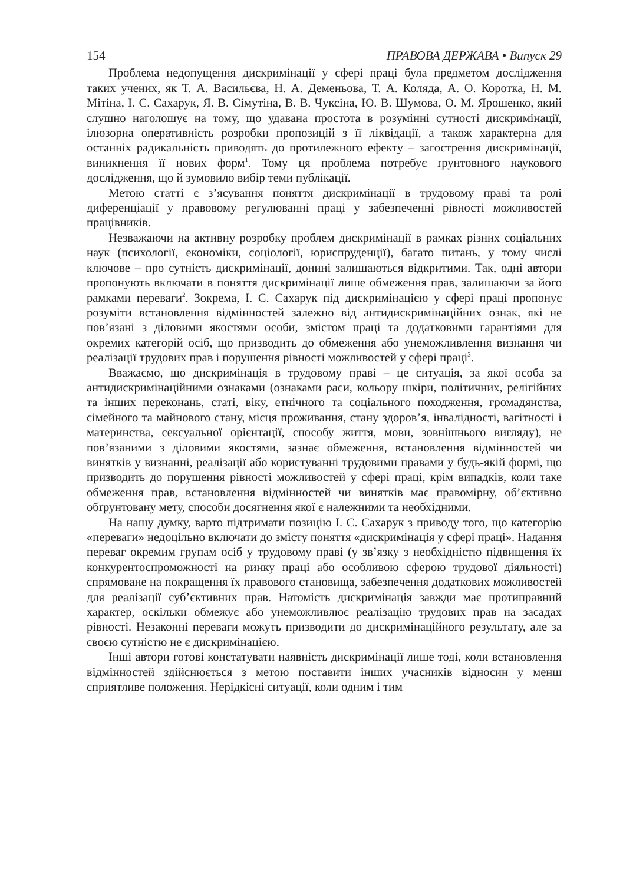154 ПРАВОВА ДЕРЖАВА • Випуск 29
Проблема недопущення дискримінації у сфері праці була предметом дослідження таких учених, як Т. А. Васильєва, Н. А. Деменьова, Т. А. Коляда, А. О. Коротка, Н. М. Мітіна, І. С. Сахарук, Я. В. Сімутіна, В. В. Чуксіна, Ю. В. Шумова, О. М. Ярошенко, який слушно наголошує на тому, що удавана простота в розумінні сутності дискримінації, ілюзорна оперативність розробки пропозицій з її ліквідації, а також характерна для останніх радикальність приводять до протилежного ефекту – загострення дискримінації, виникнення її нових форм<sup>1</sup>. Тому ця проблема потребує ґрунтовного наукового дослідження, що й зумовило вибір теми публікації.
Метою статті є з’ясування поняття дискримінації в трудовому праві та ролі диференціації у правовому регулюванні праці у забезпеченні рівності можливостей працівників.
Незважаючи на активну розробку проблем дискримінації в рамках різних соціальних наук (психології, економіки, соціології, юриспруденції), багато питань, у тому числі ключове – про сутність дискримінації, донині залишаються відкритими. Так, одні автори пропонують включати в поняття дискримінації лише обмеження прав, залишаючи за його рамками переваги<sup>2</sup>. Зокрема, І. С. Сахарук під дискримінацією у сфері праці пропонує розуміти встановлення відмінностей залежно від антидискримінаційних ознак, які не пов’язані з діловими якостями особи, змістом праці та додатковими гарантіями для окремих категорій осіб, що призводить до обмеження або унеможливлення визнання чи реалізації трудових прав і порушення рівності можливостей у сфері праці<sup>3</sup>.
Вважаємо, що дискримінація в трудовому праві – це ситуація, за якої особа за антидискримінаційними ознаками (ознаками раси, кольору шкіри, політичних, релігійних та інших переконань, статі, віку, етнічного та соціального походження, громадянства, сімейного та майнового стану, місця проживання, стану здоров’я, інвалідності, вагітності і материнства, сексуальної орієнтації, способу життя, мови, зовнішнього вигляду), не пов’язаними з діловими якостями, зазнає обмеження, встановлення відмінностей чи винятків у визнанні, реалізації або користуванні трудовими правами у будь-якій формі, що призводить до порушення рівності можливостей у сфері праці, крім випадків, коли таке обмеження прав, встановлення відмінностей чи винятків має правомірну, об’єктивно обґрунтовану мету, способи досягнення якої є належними та необхідними.
На нашу думку, варто підтримати позицію І. С. Сахарук з приводу того, що категорію «переваги» недоцільно включати до змісту поняття «дискримінація у сфері праці». Надання переваг окремим групам осіб у трудовому праві (у зв’язку з необхідністю підвищення їх конкурентоспроможності на ринку праці або особливою сферою трудової діяльності) спрямоване на покращення їх правового становища, забезпечення додаткових можливостей для реалізації суб’єктивних прав. Натомість дискримінація завжди має протиправний характер, оскільки обмежує або унеможливлює реалізацію трудових прав на засадах рівності. Незаконні переваги можуть призводити до дискримінаційного результату, але за своєю сутністю не є дискримінацією.
Інші автори готові констатувати наявність дискримінації лише тоді, коли встановлення відмінностей здійснюється з метою поставити інших учасників відносин у менш сприятливе положення. Нерідкісні ситуації, коли одним і тим